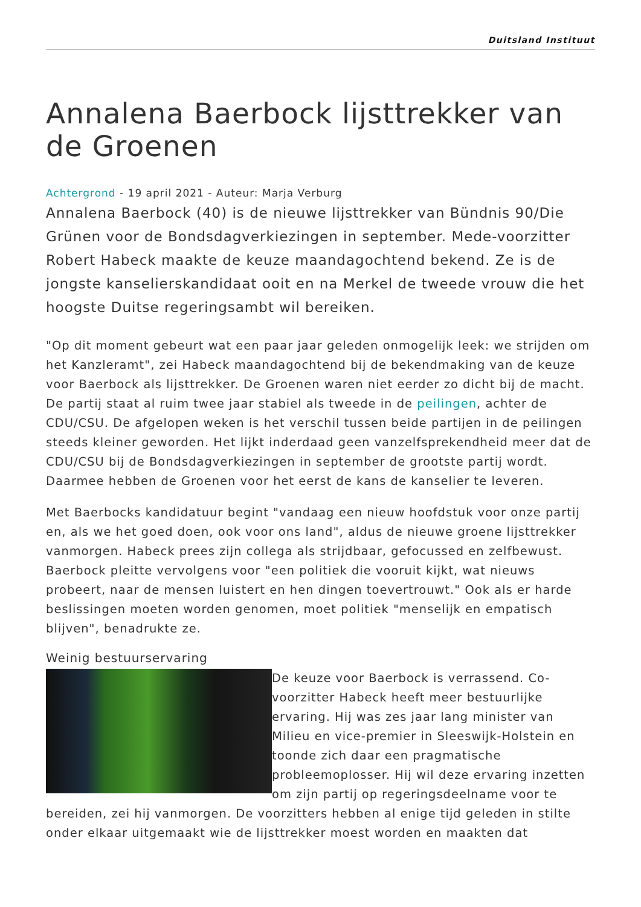Duitsland Instituut
Annalena Baerbock lijsttrekker van de Groenen
Achtergrond - 19 april 2021 - Auteur: Marja Verburg
Annalena Baerbock (40) is de nieuwe lijsttrekker van Bündnis 90/Die Grünen voor de Bondsdagverkiezingen in september. Mede-voorzitter Robert Habeck maakte de keuze maandagochtend bekend. Ze is de jongste kanselierskandidaat ooit en na Merkel de tweede vrouw die het hoogste Duitse regeringsambt wil bereiken.
"Op dit moment gebeurt wat een paar jaar geleden onmogelijk leek: we strijden om het Kanzleramt", zei Habeck maandagochtend bij de bekendmaking van de keuze voor Baerbock als lijsttrekker. De Groenen waren niet eerder zo dicht bij de macht. De partij staat al ruim twee jaar stabiel als tweede in de peilingen, achter de CDU/CSU. De afgelopen weken is het verschil tussen beide partijen in de peilingen steeds kleiner geworden. Het lijkt inderdaad geen vanzelfsprekendheid meer dat de CDU/CSU bij de Bondsdagverkiezingen in september de grootste partij wordt. Daarmee hebben de Groenen voor het eerst de kans de kanselier te leveren.
Met Baerbocks kandidatuur begint "vandaag een nieuw hoofdstuk voor onze partij en, als we het goed doen, ook voor ons land", aldus de nieuwe groene lijsttrekker vanmorgen. Habeck prees zijn collega als strijdbaar, gefocussed en zelfbewust. Baerbock pleitte vervolgens voor "een politiek die vooruit kijkt, wat nieuws probeert, naar de mensen luistert en hen dingen toevertrouwt." Ook als er harde beslissingen moeten worden genomen, moet politiek "menselijk en empatisch blijven", benadrukte ze.
Weinig bestuurservaring
De keuze voor Baerbock is verrassend. Co-voorzitter Habeck heeft meer bestuurlijke ervaring. Hij was zes jaar lang minister van Milieu en vice-premier in Sleeswijk-Holstein en toonde zich daar een pragmatische probleemoplosser. Hij wil deze ervaring inzetten om zijn partij op regeringsdeelname voor te bereiden, zei hij vanmorgen. De voorzitters hebben al enige tijd geleden in stilte onder elkaar uitgemaakt wie de lijsttrekker moest worden en maakten dat